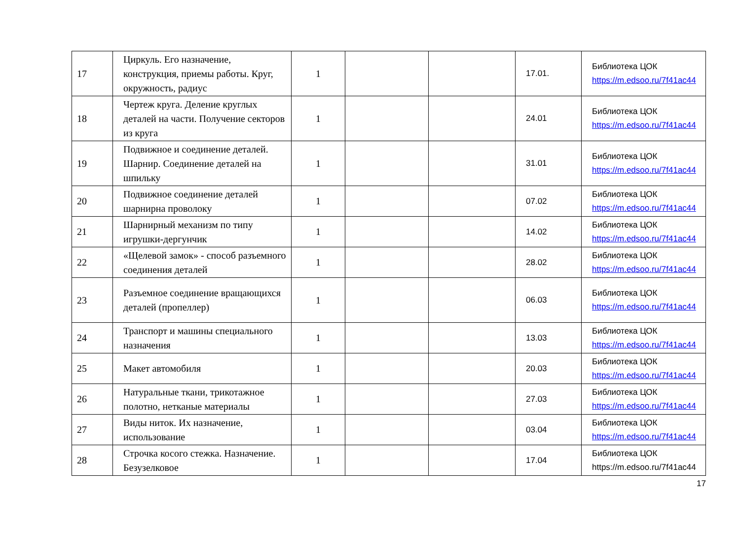| 17 | Циркуль. Его назначение, конструкция, приемы работы. Круг, окружность, радиус | 1 | | | 17.01. | Библиотека ЦОК https://m.edsoo.ru/7f41ac44 |
| 18 | Чертеж круга. Деление круглых деталей на части. Получение секторов из круга | 1 | | | 24.01 | Библиотека ЦОК https://m.edsoo.ru/7f41ac44 |
| 19 | Подвижное и соединение деталей. Шарнир. Соединение деталей на шпильку | 1 | | | 31.01 | Библиотека ЦОК https://m.edsoo.ru/7f41ac44 |
| 20 | Подвижное соединение деталей шарнирна проволоку | 1 | | | 07.02 | Библиотека ЦОК https://m.edsoo.ru/7f41ac44 |
| 21 | Шарнирный механизм по типу игрушки-дергунчик | 1 | | | 14.02 | Библиотека ЦОК https://m.edsoo.ru/7f41ac44 |
| 22 | «Щелевой замок» - способ разъемного соединения деталей | 1 | | | 28.02 | Библиотека ЦОК https://m.edsoo.ru/7f41ac44 |
| 23 | Разъемное соединение вращающихся деталей (пропеллер) | 1 | | | 06.03 | Библиотека ЦОК https://m.edsoo.ru/7f41ac44 |
| 24 | Транспорт и машины специального назначения | 1 | | | 13.03 | Библиотека ЦОК https://m.edsoo.ru/7f41ac44 |
| 25 | Макет автомобиля | 1 | | | 20.03 | Библиотека ЦОК https://m.edsoo.ru/7f41ac44 |
| 26 | Натуральные ткани, трикотажное полотно, нетканые материалы | 1 | | | 27.03 | Библиотека ЦОК https://m.edsoo.ru/7f41ac44 |
| 27 | Виды ниток. Их назначение, использование | 1 | | | 03.04 | Библиотека ЦОК https://m.edsoo.ru/7f41ac44 |
| 28 | Строчка косого стежка. Назначение. Безузелковое | 1 | | | 17.04 | Библиотека ЦОК https://m.edsoo.ru/7f41ac44 |
17